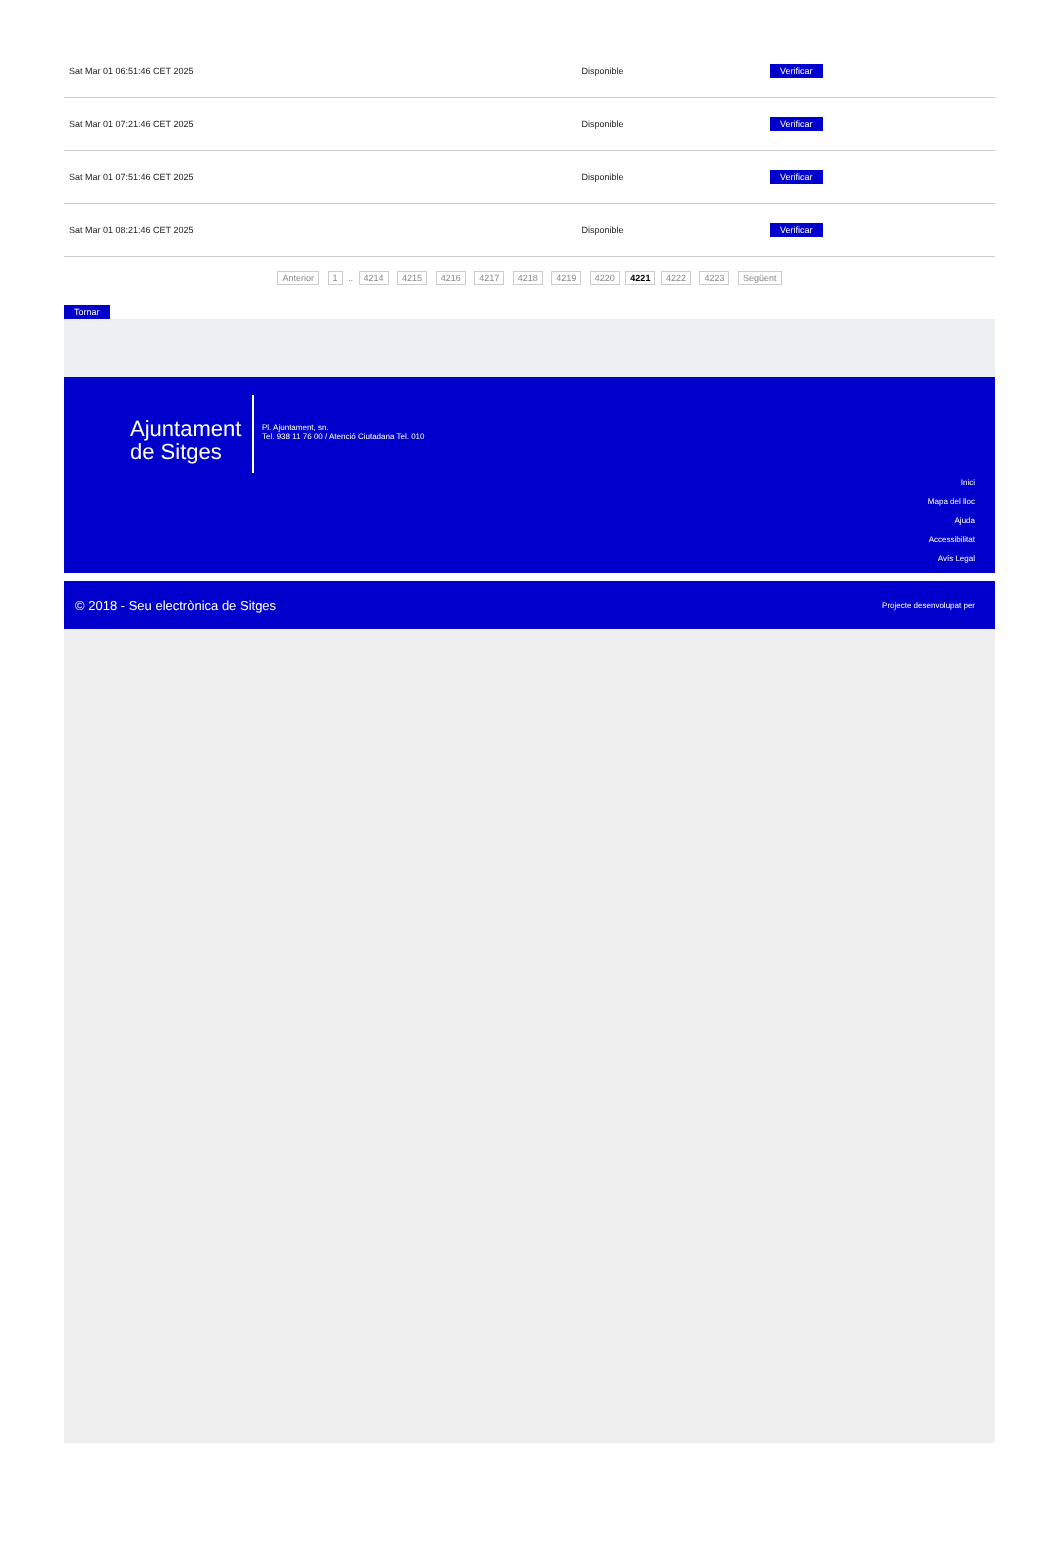| Sat Mar 01 06:51:46 CET 2025 | Disponible | Verificar |
| Sat Mar 01 07:21:46 CET 2025 | Disponible | Verificar |
| Sat Mar 01 07:51:46 CET 2025 | Disponible | Verificar |
| Sat Mar 01 08:21:46 CET 2025 | Disponible | Verificar |
Anterior 1 .. 4214 4215 4216 4217 4218 4219 4220 4221 4222 4223 Següent
Tornar
Ajuntament de Sitges
Pl. Ajuntament, sn.
Tel. 938 11 76 00 / Atenció Ciutadana Tel. 010
Inici
Mapa del lloc
Ajuda
Accessibilitat
Avís Legal
© 2018 - Seu electrònica de Sitges Projecte desenvolupat per